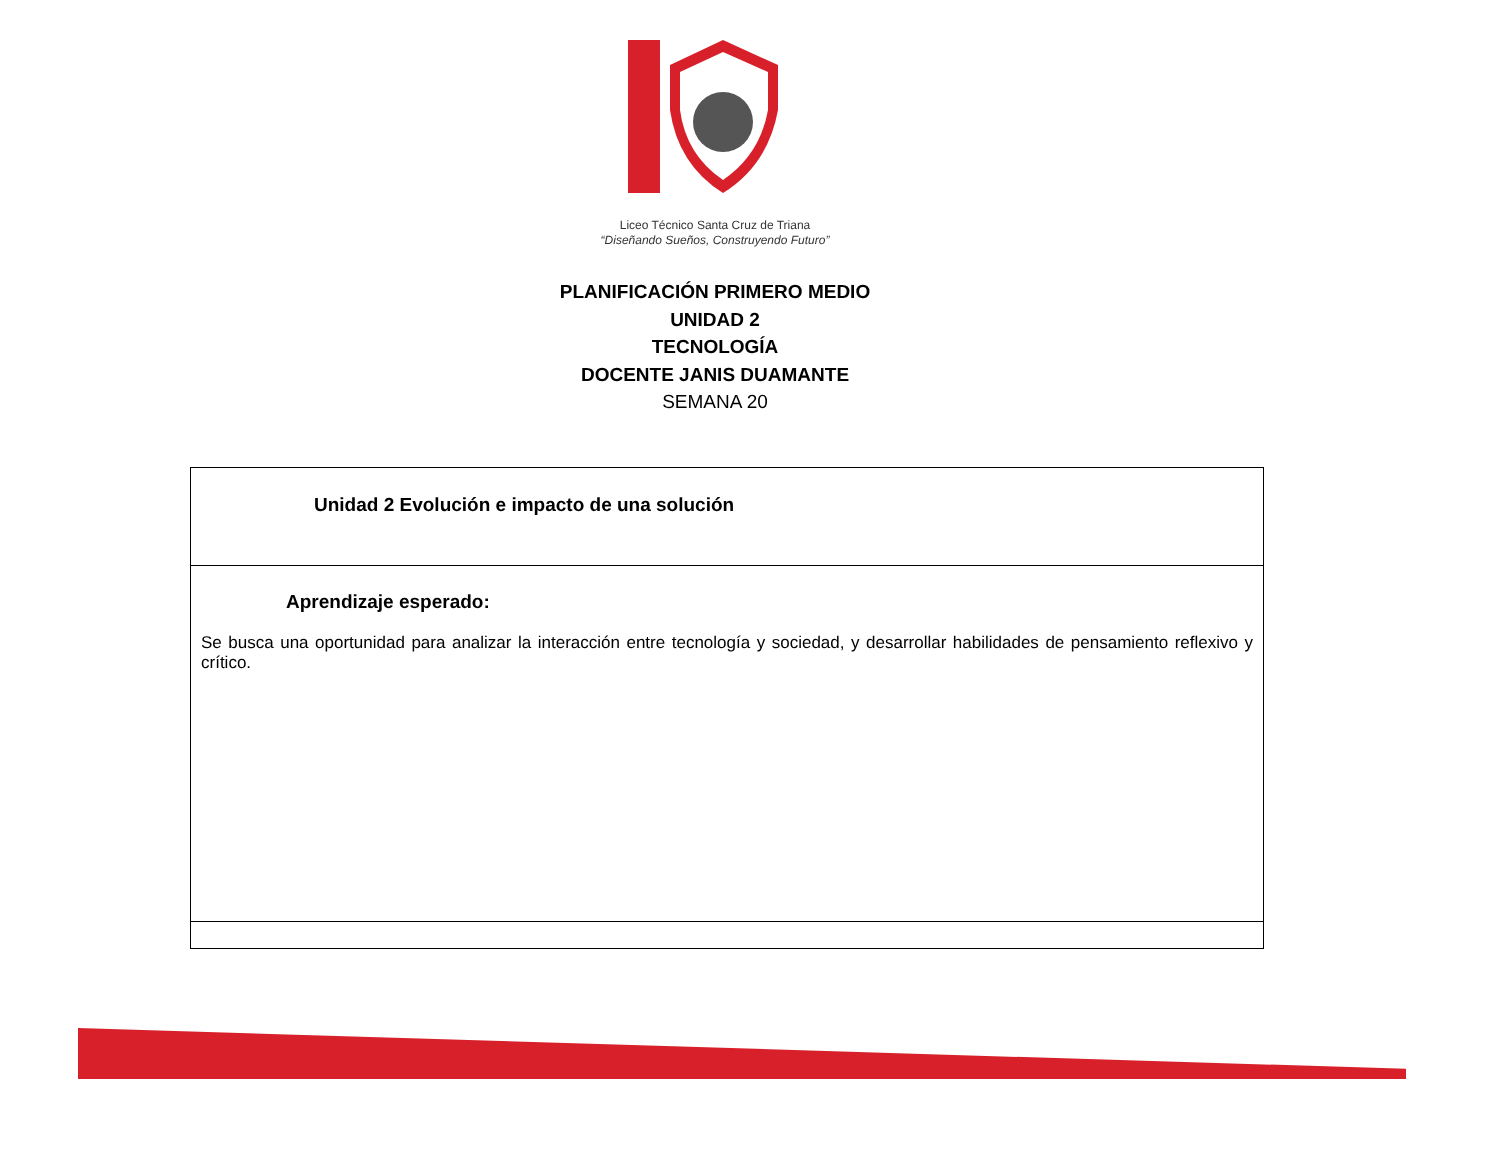Liceo Técnico Santa Cruz de Triana
“Diseñando Sueños, Construyendo Futuro”
PLANIFICACIÓN PRIMERO MEDIO
UNIDAD 2
TECNOLOGÍA
DOCENTE JANIS DUAMANTE
SEMANA 20
| Unidad 2 Evolución e impacto de una solución |
| Aprendizaje esperado: Se busca una oportunidad para analizar la interacción entre tecnología y sociedad, y desarrollar habilidades de pensamiento reflexivo y crítico. |